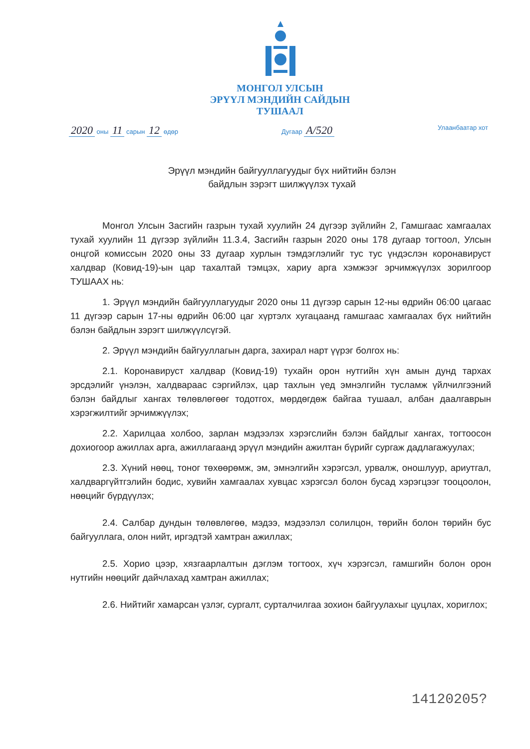МОНГОЛ УЛСЫН
ЭРҮҮЛ МЭНДИЙН САЙДЫН
ТУШААЛ
2020 оны 11 сарын 12 өдөр Дугаар А/520 Улаанбаатар хот
Эрүүл мэндийн байгууллагуудыг бүх нийтийн бэлэн байдлын зэрэгт шилжүүлэх тухай
Монгол Улсын Засгийн газрын тухай хуулийн 24 дүгээр зүйлийн 2, Гамшгаас хамгаалах тухай хуулийн 11 дүгээр зүйлийн 11.3.4, Засгийн газрын 2020 оны 178 дугаар тогтоол, Улсын онцгой комиссын 2020 оны 33 дугаар хурлын тэмдэглэлийг тус тус үндэслэн коронавируст халдвар (Ковид-19)-ын цар тахалтай тэмцэх, хариу арга хэмжээг эрчимжүүлэх зорилгоор ТУШААХ нь:
1. Эрүүл мэндийн байгууллагуудыг 2020 оны 11 дүгээр сарын 12-ны өдрийн 06:00 цагаас 11 дүгээр сарын 17-ны өдрийн 06:00 цаг хүртэлх хугацаанд гамшгаас хамгаалах бүх нийтийн бэлэн байдлын зэрэгт шилжүүлсүгэй.
2. Эрүүл мэндийн байгууллагын дарга, захирал нарт үүрэг болгох нь:
2.1. Коронавируст халдвар (Ковид-19) тухайн орон нутгийн хүн амын дунд тархах эрсдэлийг үнэлэн, халдвараас сэргийлэх, цар тахлын үед эмнэлгийн тусламж үйлчилгээний бэлэн байдлыг хангах төлөвлөгөөг тодотгох, мөрдөгдөж байгаа тушаал, албан даалгаврын хэрэгжилтийг эрчимжүүлэх;
2.2. Харилцаа холбоо, зарлан мэдээлэх хэрэгслийн бэлэн байдлыг хангах, тогтоосон дохиогоор ажиллах арга, ажиллагаанд эрүүл мэндийн ажилтан бүрийг сургаж дадлагажуулах;
2.3. Хүний нөөц, тоног төхөөрөмж, эм, эмнэлгийн хэрэгсэл, урвалж, оношлуур, ариутгал, халдваргүйтгэлийн бодис, хувийн хамгаалах хувцас хэрэгсэл болон бусад хэрэгцээг тооцоолон, нөөцийг бүрдүүлэх;
2.4. Салбар дундын төлөвлөгөө, мэдээ, мэдээлэл солилцон, төрийн болон төрийн бус байгууллага, олон нийт, иргэдтэй хамтран ажиллах;
2.5. Хорио цээр, хязгаарлалтын дэглэм тогтоох, хүч хэрэгсэл, гамшгийн болон орон нутгийн нөөцийг дайчлахад хамтран ажиллах;
2.6. Нийтийг хамарсан үзлэг, сургалт, сурталчилгаа зохион байгуулахыг цуцлах, хориглох;
14120205?